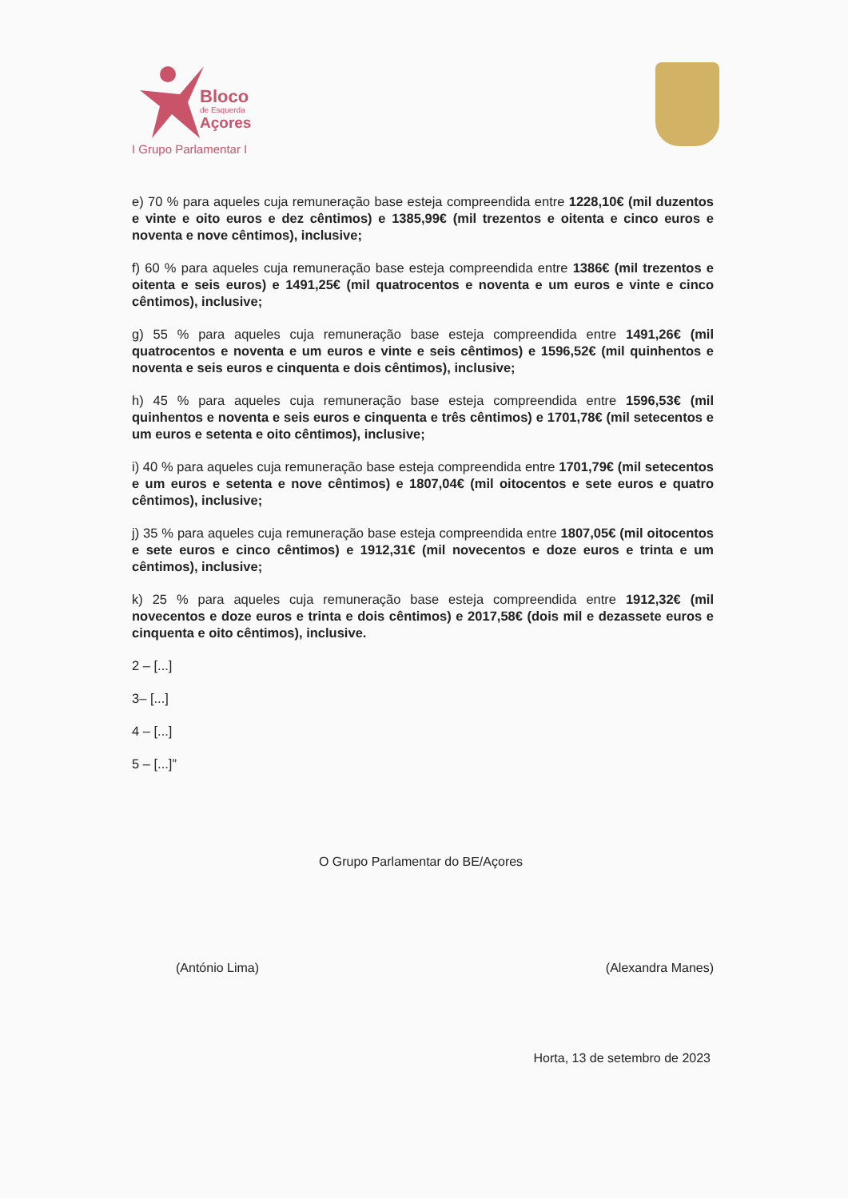Bloco
de Esquerda
Açores
I Grupo Parlamentar I
e) 70 % para aqueles cuja remuneração base esteja compreendida entre 1228,10€ (mil duzentos e vinte e oito euros e dez cêntimos) e 1385,99€ (mil trezentos e oitenta e cinco euros e noventa e nove cêntimos), inclusive;
f) 60 % para aqueles cuja remuneração base esteja compreendida entre 1386€ (mil trezentos e oitenta e seis euros) e 1491,25€ (mil quatrocentos e noventa e um euros e vinte e cinco cêntimos), inclusive;
g) 55 % para aqueles cuja remuneração base esteja compreendida entre 1491,26€ (mil quatrocentos e noventa e um euros e vinte e seis cêntimos) e 1596,52€ (mil quinhentos e noventa e seis euros e cinquenta e dois cêntimos), inclusive;
h) 45 % para aqueles cuja remuneração base esteja compreendida entre 1596,53€ (mil quinhentos e noventa e seis euros e cinquenta e três cêntimos) e 1701,78€ (mil setecentos e um euros e setenta e oito cêntimos), inclusive;
i) 40 % para aqueles cuja remuneração base esteja compreendida entre 1701,79€ (mil setecentos e um euros e setenta e nove cêntimos) e 1807,04€ (mil oitocentos e sete euros e quatro cêntimos), inclusive;
j) 35 % para aqueles cuja remuneração base esteja compreendida entre 1807,05€ (mil oitocentos e sete euros e cinco cêntimos) e 1912,31€ (mil novecentos e doze euros e trinta e um cêntimos), inclusive;
k) 25 % para aqueles cuja remuneração base esteja compreendida entre 1912,32€ (mil novecentos e doze euros e trinta e dois cêntimos) e 2017,58€ (dois mil e dezassete euros e cinquenta e oito cêntimos), inclusive.
2 – [...]
3– [...]
4 – [...]
5 – [...]”
O Grupo Parlamentar do BE/Açores
(António Lima) (Alexandra Manes)
Horta, 13 de setembro de 2023